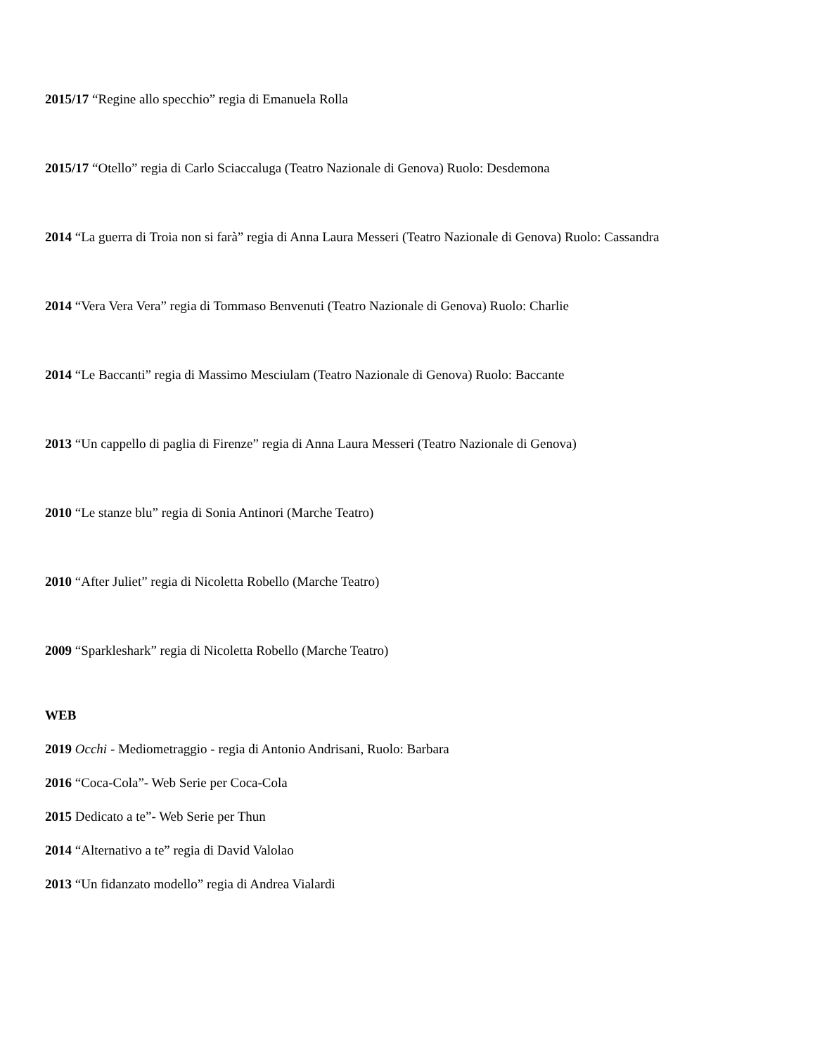2015/17 “Regine allo specchio” regia di Emanuela Rolla
2015/17 “Otello” regia di Carlo Sciaccaluga (Teatro Nazionale di Genova) Ruolo: Desdemona
2014 “La guerra di Troia non si farà” regia di Anna Laura Messeri (Teatro Nazionale di Genova) Ruolo: Cassandra
2014 “Vera Vera Vera” regia di Tommaso Benvenuti (Teatro Nazionale di Genova) Ruolo: Charlie
2014 “Le Baccanti” regia di Massimo Mesciulam (Teatro Nazionale di Genova) Ruolo: Baccante
2013 “Un cappello di paglia di Firenze” regia di Anna Laura Messeri (Teatro Nazionale di Genova)
2010 “Le stanze blu” regia di Sonia Antinori (Marche Teatro)
2010 “After Juliet” regia di Nicoletta Robello (Marche Teatro)
2009 “Sparkleshark” regia di Nicoletta Robello (Marche Teatro)
WEB
2019 Occhi - Mediometraggio - regia di Antonio Andrisani, Ruolo: Barbara
2016 “Coca-Cola”- Web Serie per Coca-Cola
2015 Dedicato a te”- Web Serie per Thun
2014 “Alternativo a te” regia di David Valolao
2013 “Un fidanzato modello” regia di Andrea Vialardi